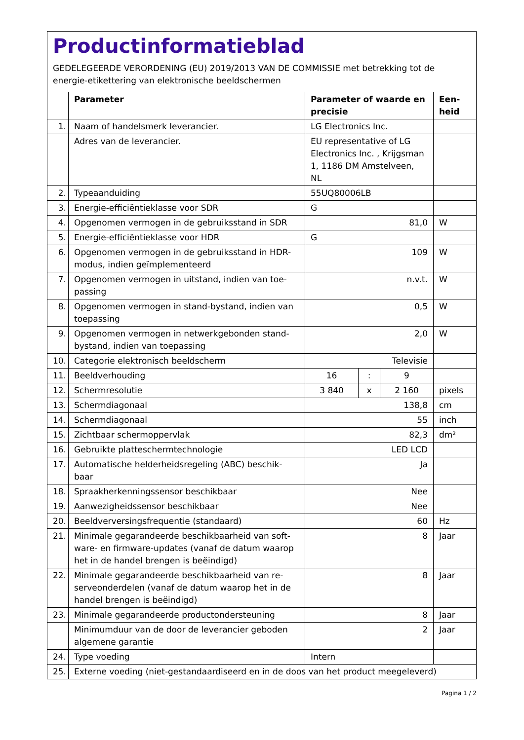Productinformatieblad
GEDELEGEERDE VERORDENING (EU) 2019/2013 VAN DE COMMISSIE met betrekking tot de energie-etikettering van elektronische beeldschermen
| | Parameter | Parameter of waarde en precisie | | | Een-heid |
| --- | --- | --- | --- | --- | --- |
| 1. | Naam of handelsmerk leverancier. | LG Electronics Inc. | | | |
| | Adres van de leverancier. | EU representative of LG Electronics Inc. , Krijgsman 1, 1186 DM Amstelveen, NL | | | |
| 2. | Typeaanduiding | 55UQ80006LB | | | |
| 3. | Energie-efficiëntieklasse voor SDR | G | | | |
| 4. | Opgenomen vermogen in de gebruiksstand in SDR | 81,0 | | | W |
| 5. | Energie-efficiëntieklasse voor HDR | G | | | |
| 6. | Opgenomen vermogen in de gebruiksstand in HDR-modus, indien geïmplementeerd | 109 | | | W |
| 7. | Opgenomen vermogen in uitstand, indien van toe-passing | n.v.t. | | | W |
| 8. | Opgenomen vermogen in stand-bystand, indien van toepassing | 0,5 | | | W |
| 9. | Opgenomen vermogen in netwerkgebonden stand-bystand, indien van toepassing | 2,0 | | | W |
| 10. | Categorie elektronisch beeldscherm | Televisie | | | |
| 11. | Beeldverhouding | 16 | : | 9 | |
| 12. | Schermresolutie | 3 840 | x | 2 160 | pixels |
| 13. | Schermdiagonaal | 138,8 | | | cm |
| 14. | Schermdiagonaal | 55 | | | inch |
| 15. | Zichtbaar schermoppervlak | 82,3 | | | dm² |
| 16. | Gebruikte platteschermtechnologie | LED LCD | | | |
| 17. | Automatische helderheidsregeling (ABC) beschik-baar | Ja | | | |
| 18. | Spraakherkenningssensor beschikbaar | Nee | | | |
| 19. | Aanwezigheidssensor beschikbaar | Nee | | | |
| 20. | Beeldverversingsfrequentie (standaard) | 60 | | | Hz |
| 21. | Minimale gegarandeerde beschikbaarheid van soft-ware- en firmware-updates (vanaf de datum waarop het in de handel brengen is beëindigd) | 8 | | | Jaar |
| 22. | Minimale gegarandeerde beschikbaarheid van re-serveonderdelen (vanaf de datum waarop het in de handel brengen is beëindigd) | 8 | | | Jaar |
| 23. | Minimale gegarandeerde productondersteuning | 8 | | | Jaar |
| | Minimumduur van de door de leverancier geboden algemene garantie | 2 | | | Jaar |
| 24. | Type voeding | Intern | | | |
| 25. | Externe voeding (niet-gestandaardiseerd en in de doos van het product meegeleverd) | | | | |
Pagina 1 / 2